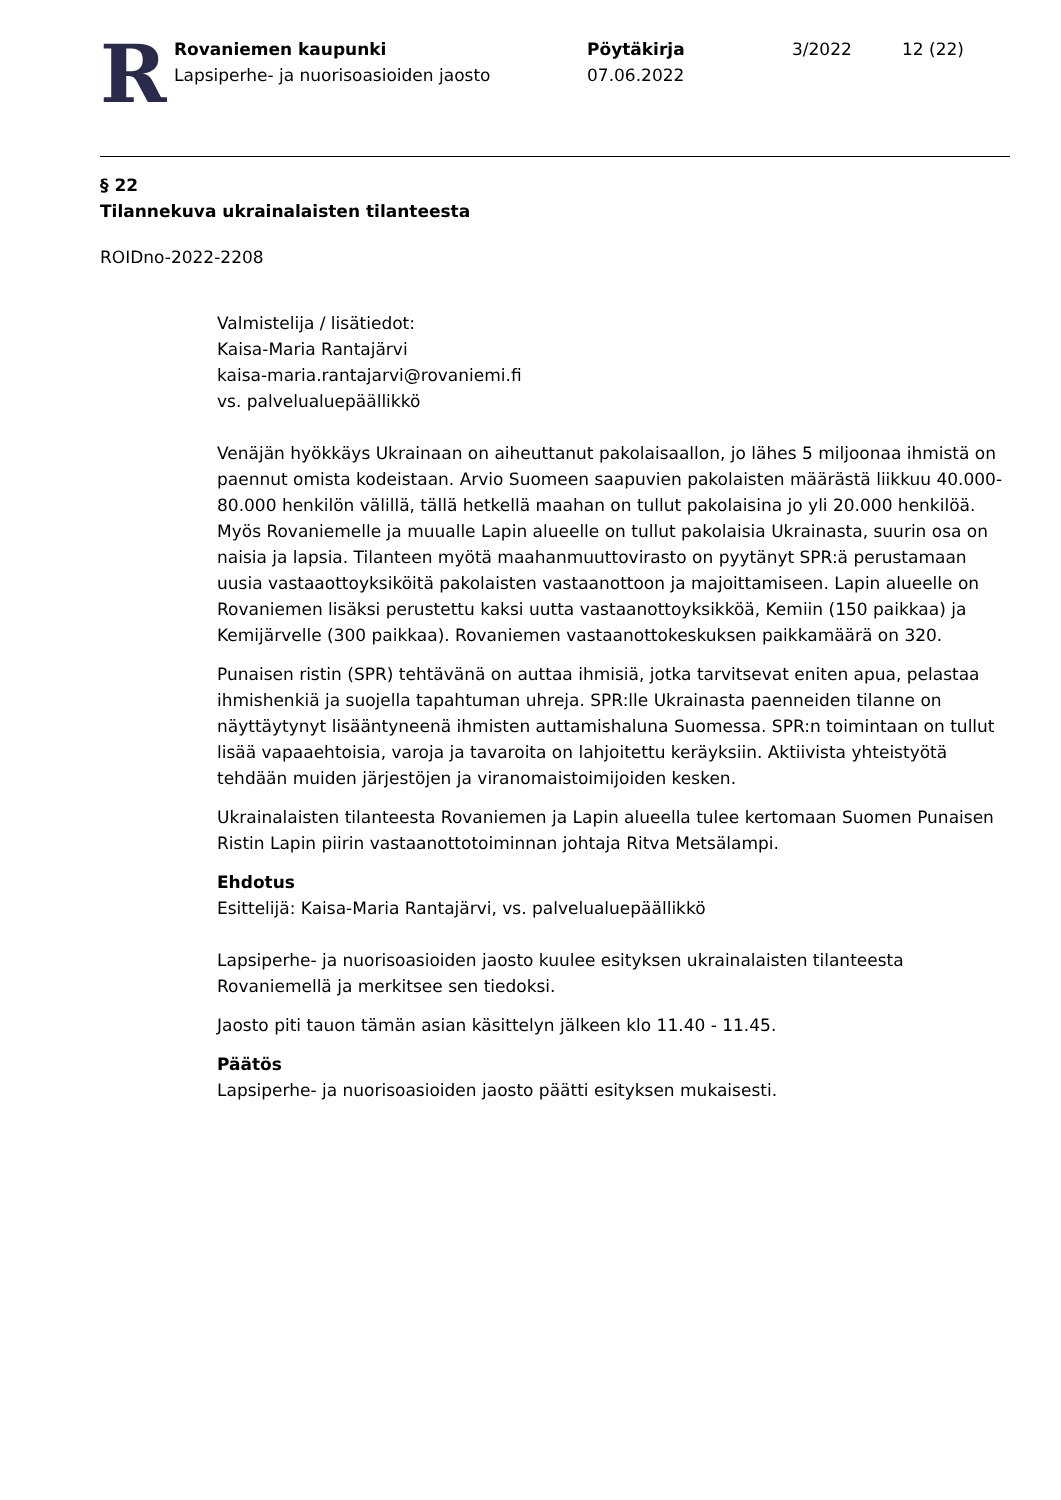R
Rovaniemen kaupunki
Lapsiperhe- ja nuorisoasioiden jaosto
Pöytäkirja
07.06.2022
3/2022 12 (22)
§ 22
Tilannekuva ukrainalaisten tilanteesta
ROIDno-2022-2208
Valmistelija / lisätiedot:
Kaisa-Maria Rantajärvi
kaisa-maria.rantajarvi@rovaniemi.fi
vs. palvelualuepäällikkö
Venäjän hyökkäys Ukrainaan on aiheuttanut pakolaisaallon, jo lähes 5 miljoonaa ihmistä on paennut omista kodeistaan. Arvio Suomeen saapuvien pakolaisten määrästä liikkuu 40.000-80.000 henkilön välillä, tällä hetkellä maahan on tullut pakolaisina jo yli 20.000 henkilöä. Myös Rovaniemelle ja muualle Lapin alueelle on tullut pakolaisia Ukrainasta, suurin osa on naisia ja lapsia. Tilanteen myötä maahanmuuttovirasto on pyytänyt SPR:ä perustamaan uusia vastaaottoyksiköitä pakolaisten vastaanottoon ja majoittamiseen. Lapin alueelle on Rovaniemen lisäksi perustettu kaksi uutta vastaanottoyksikköä, Kemiin (150 paikkaa) ja Kemijärvelle (300 paikkaa). Rovaniemen vastaanottokeskuksen paikkamäärä on 320.
Punaisen ristin (SPR) tehtävänä on auttaa ihmisiä, jotka tarvitsevat eniten apua, pelastaa ihmishenkiä ja suojella tapahtuman uhreja. SPR:lle Ukrainasta paenneiden tilanne on näyttäytynyt lisääntyneenä ihmisten auttamishaluna Suomessa. SPR:n toimintaan on tullut lisää vapaaehtoisia, varoja ja tavaroita on lahjoitettu keräyksiin. Aktiivista yhteistyötä tehdään muiden järjestöjen ja viranomaistoimijoiden kesken.
Ukrainalaisten tilanteesta Rovaniemen ja Lapin alueella tulee kertomaan Suomen Punaisen Ristin Lapin piirin vastaanottotoiminnan johtaja Ritva Metsälampi.
Ehdotus
Esittelijä: Kaisa-Maria Rantajärvi, vs. palvelualuepäällikkö
Lapsiperhe- ja nuorisoasioiden jaosto kuulee esityksen ukrainalaisten tilanteesta Rovaniemellä ja merkitsee sen tiedoksi.
Jaosto piti tauon tämän asian käsittelyn jälkeen klo 11.40 - 11.45.
Päätös
Lapsiperhe- ja nuorisoasioiden jaosto päätti esityksen mukaisesti.